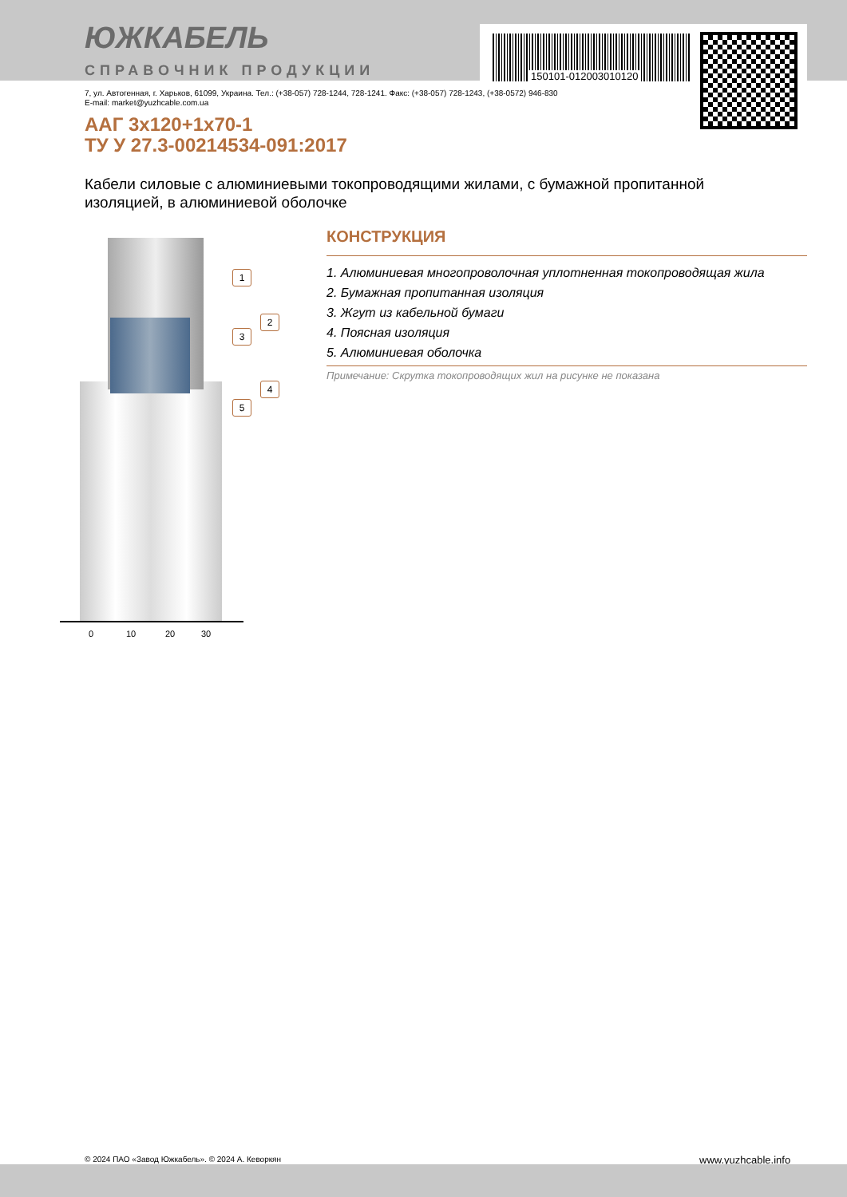ЮЖКАБЕЛЬ
СПРАВОЧНИК ПРОДУКЦИИ
150101-012003010120
7, ул. Автогенная, г. Харьков, 61099, Украина. Тел.: (+38-057) 728-1244, 728-1241. Факс: (+38-057) 728-1243, (+38-0572) 946-830
E-mail: market@yuzhcable.com.ua
ААГ 3x120+1x70-1
ТУ У 27.3-00214534-091:2017
Кабели силовые с алюминиевыми токопроводящими жилами, с бумажной пропитанной изоляцией, в алюминиевой оболочке
1
2
3
4
5
0 10 20 30
КОНСТРУКЦИЯ
1. Алюминиевая многопроволочная уплотненная токопроводящая жила
2. Бумажная пропитанная изоляция
3. Жгут из кабельной бумаги
4. Поясная изоляция
5. Алюминиевая оболочка
Примечание: Скрутка токопроводящих жил на рисунке не показана
© 2024 ПАО «Завод Южкабель». © 2024 А. Кеворкян
www.yuzhcable.info